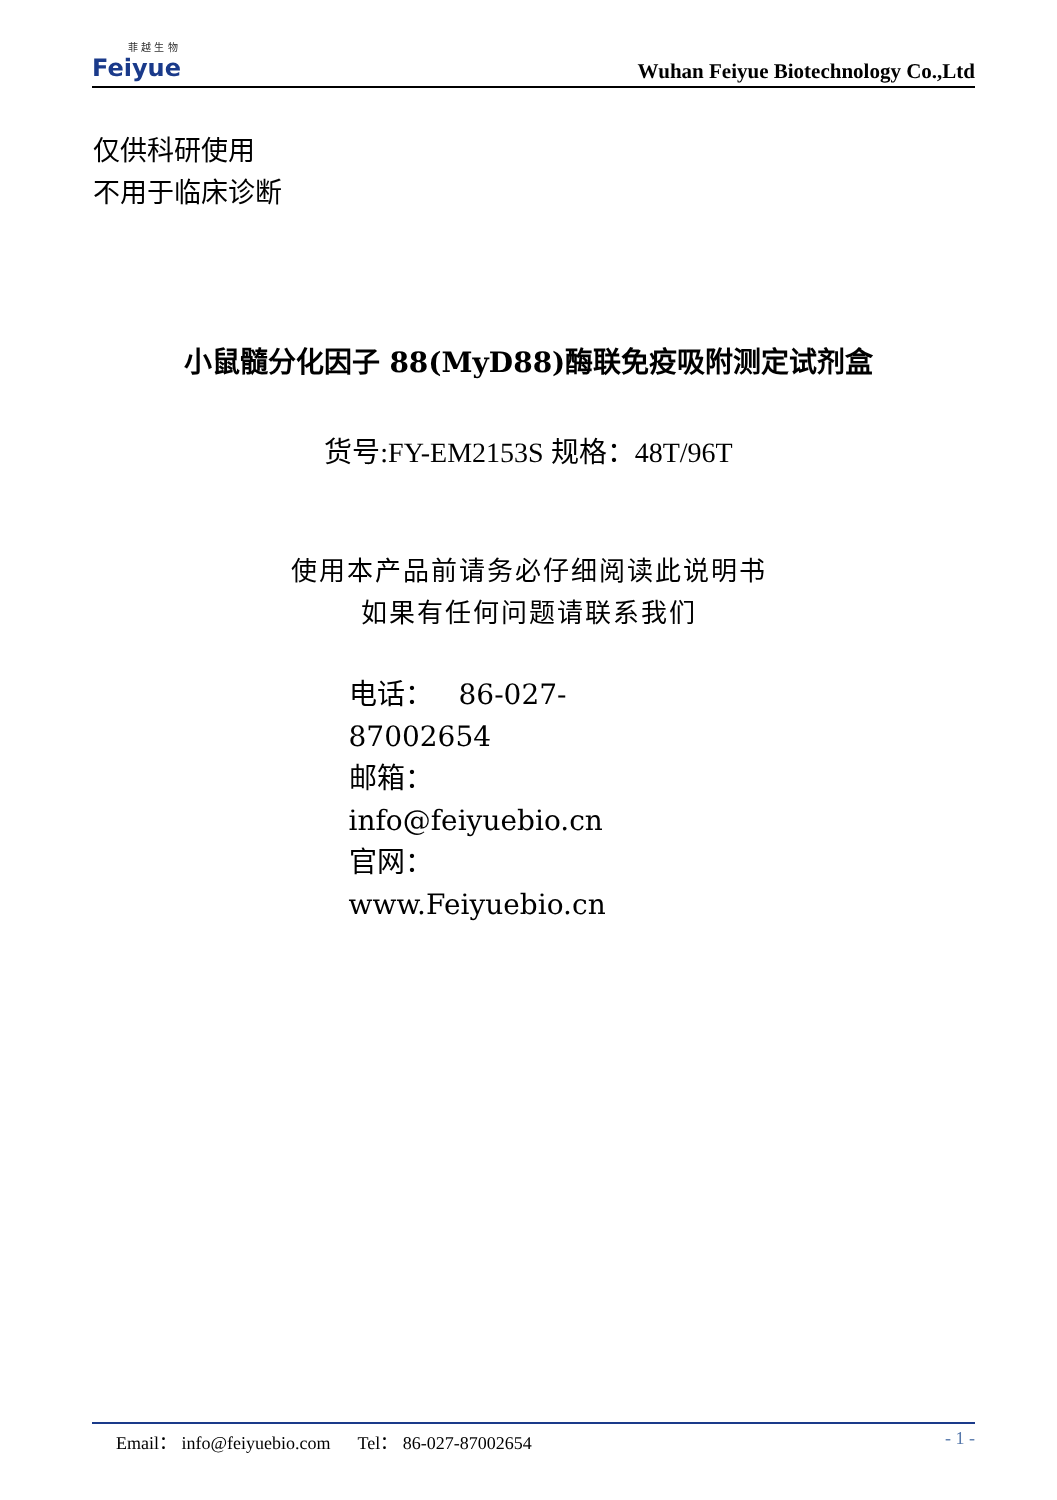菲 越 生 物
Feiyue
Wuhan Feiyue Biotechnology Co.,Ltd
仅供科研使用
不用于临床诊断
小鼠髓分化因子 88(MyD88)酶联免疫吸附测定试剂盒
货号:FY-EM2153S 规格：48T/96T
使用本产品前请务必仔细阅读此说明书
如果有任何问题请联系我们
电话： 86-027-87002654
邮箱： info@feiyuebio.cn
官网： www.Feiyuebio.cn
Email： info@feiyuebio.com Tel： 86-027-87002654
- 1 -